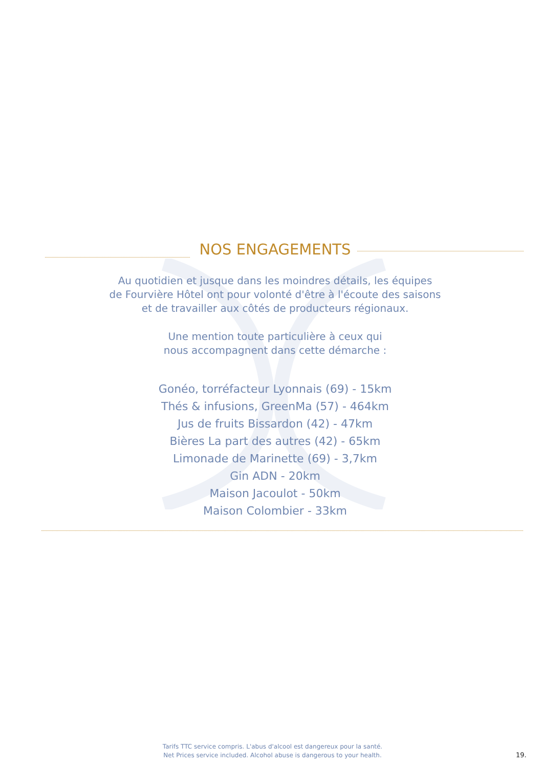NOS ENGAGEMENTS
Au quotidien et jusque dans les moindres détails, les équipes
de Fourvière Hôtel ont pour volonté d'être à l'écoute des saisons
et de travailler aux côtés de producteurs régionaux.
Une mention toute particulière à ceux qui
nous accompagnent dans cette démarche :
Gonéo, torréfacteur Lyonnais (69) - 15km
Thés & infusions, GreenMa (57) - 464km
Jus de fruits Bissardon (42) - 47km
Bières La part des autres (42) - 65km
Limonade de Marinette (69) - 3,7km
Gin ADN - 20km
Maison Jacoulot - 50km
Maison Colombier - 33km
Tarifs TTC service compris. L'abus d'alcool est dangereux pour la santé.
Net Prices service included. Alcohol abuse is dangerous to your health.
19.